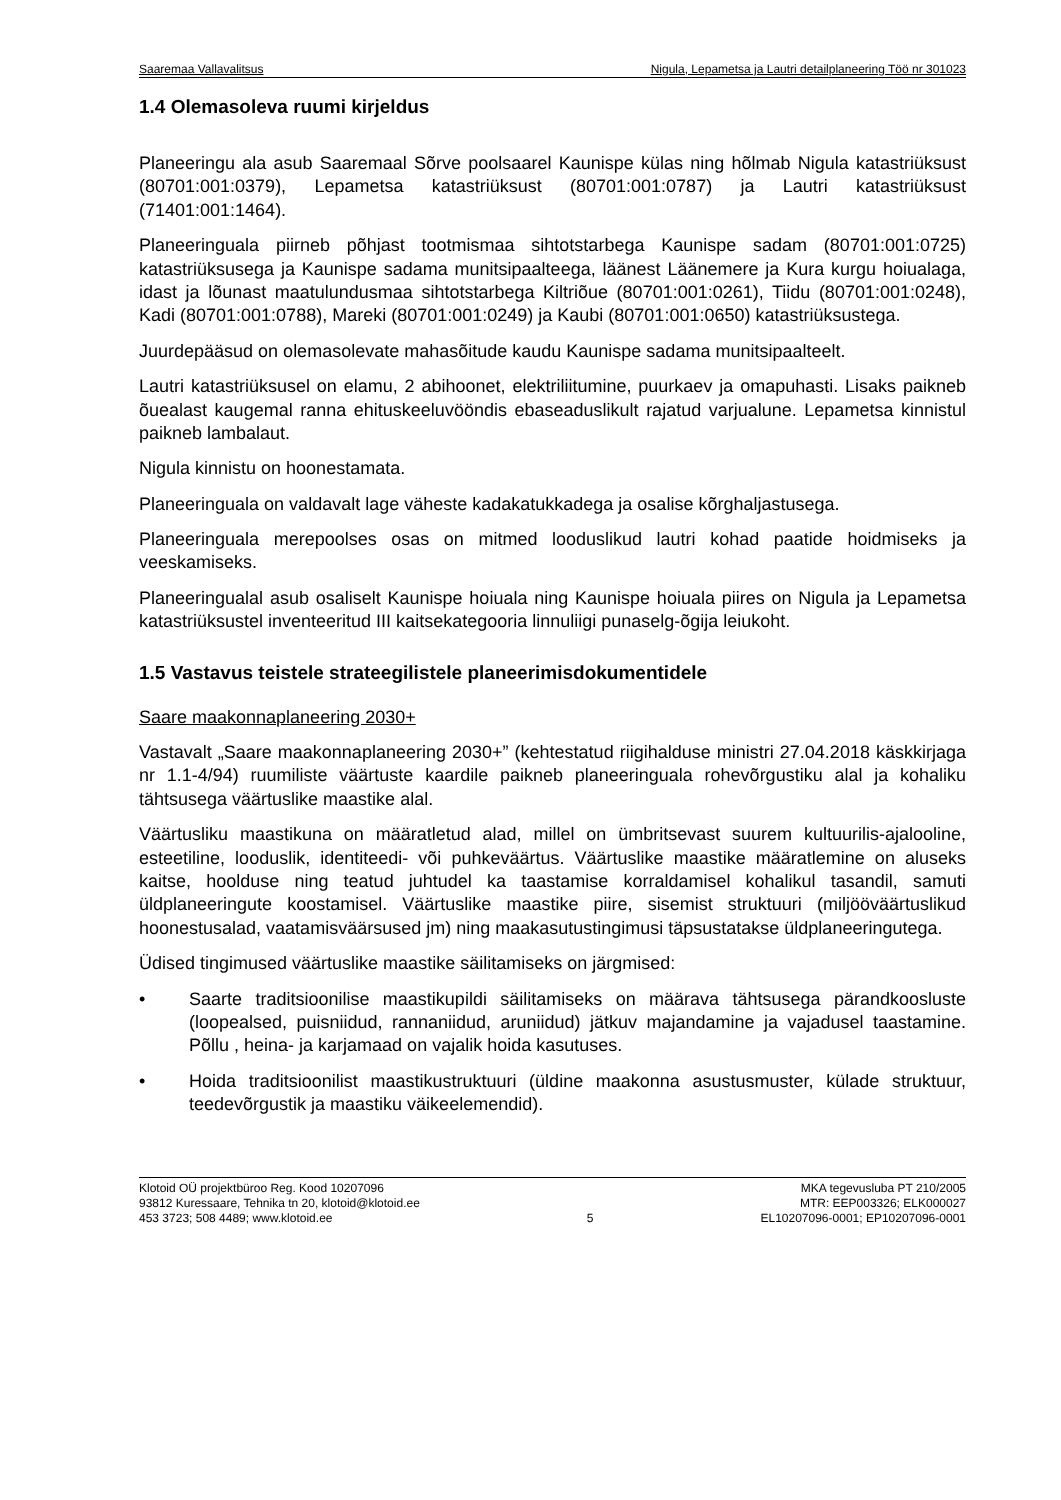Saaremaa Vallavalitsus Nigula, Lepametsa ja Lautri detailplaneering Töö nr 301023
1.4 Olemasoleva ruumi kirjeldus
Planeeringu ala asub Saaremaal Sõrve poolsaarel Kaunispe külas ning hõlmab Nigula katastriüksust (80701:001:0379), Lepametsa katastriüksust (80701:001:0787) ja Lautri katastriüksust (71401:001:1464).
Planeeringuala piirneb põhjast tootmismaa sihtotstarbega Kaunispe sadam (80701:001:0725) katastriüksusega ja Kaunispe sadama munitsipaalteega, läänest Läänemere ja Kura kurgu hoiualaga, idast ja lõunast maatulundusmaa sihtotstarbega Kiltriõue (80701:001:0261), Tiidu (80701:001:0248), Kadi (80701:001:0788), Mareki (80701:001:0249) ja Kaubi (80701:001:0650) katastriüksustega.
Juurdepääsud on olemasolevate mahasõitude kaudu Kaunispe sadama munitsipaalteelt.
Lautri katastriüksusel on elamu, 2 abihoonet, elektriliitumine, puurkaev ja omapuhasti. Lisaks paikneb õuealast kaugemal ranna ehituskeeluvööndis ebaseaduslikult rajatud varjualune. Lepametsa kinnistul paikneb lambalaut.
Nigula kinnistu on hoonestamata.
Planeeringuala on valdavalt lage väheste kadakatukkadega ja osalise kõrghaljastusega.
Planeeringuala merepoolses osas on mitmed looduslikud lautri kohad paatide hoidmiseks ja veeskamiseks.
Planeeringualal asub osaliselt Kaunispe hoiuala ning Kaunispe hoiuala piires on Nigula ja Lepametsa katastriüksustel inventeeritud III kaitsekategooria linnuliigi punaselg-õgija leiukoht.
1.5 Vastavus teistele strateegilistele planeerimisdokumentidele
Saare maakonnaplaneering 2030+
Vastavalt „Saare maakonnaplaneering 2030+” (kehtestatud riigihalduse ministri 27.04.2018 käskkirjaga nr 1.1-4/94) ruumiliste väärtuste kaardile paikneb planeeringuala rohevõrgustiku alal ja kohaliku tähtsusega väärtuslike maastike alal.
Väärtusliku maastikuna on määratletud alad, millel on ümbritsevast suurem kultuurilis-ajalooline, esteetiline, looduslik, identiteedi- või puhkeväärtus. Väärtuslike maastike määratlemine on aluseks kaitse, hoolduse ning teatud juhtudel ka taastamise korraldamisel kohalikul tasandil, samuti üldplaneeringute koostamisel. Väärtuslike maastike piire, sisemist struktuuri (miljööväärtuslikud hoonestusalad, vaatamisväärsused jm) ning maakasutustingimusi täpsustatakse üldplaneeringutega.
Üdised tingimused väärtuslike maastike säilitamiseks on järgmised:
• Saarte traditsioonilise maastikupildi säilitamiseks on määrava tähtsusega pärandkoosluste (loopealsed, puisniidud, rannaniidud, aruniidud) jätkuv majandamine ja vajadusel taastamine. Põllu , heina- ja karjamaad on vajalik hoida kasutuses.
• Hoida traditsioonilist maastikustruktuuri (üldine maakonna asustusmuster, külade struktuur, teedevõrgustik ja maastiku väikeelemendid).
Klotoid OÜ projektbüroo Reg. Kood 10207096
93812 Kuressaare, Tehnika tn 20, klotoid@klotoid.ee
453 3723; 508 4489; www.klotoid.ee
5 MKA tegevusluba PT 210/2005
MTR: EEP003326; ELK000027
EL10207096-0001; EP10207096-0001